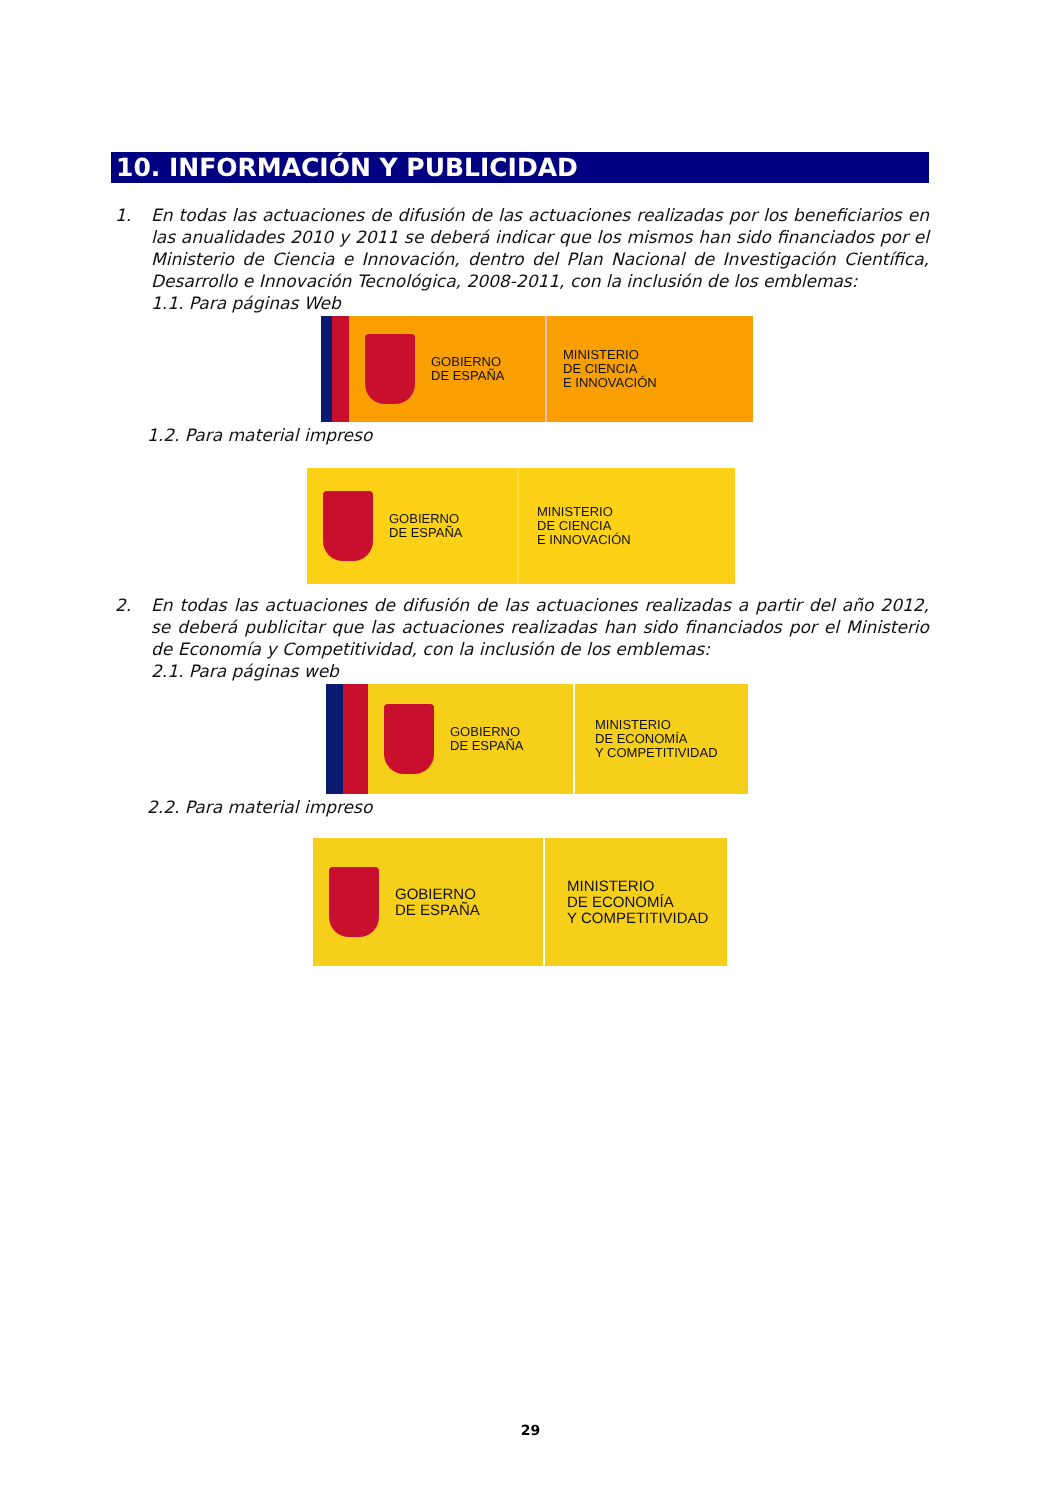10. INFORMACIÓN Y PUBLICIDAD
1. En todas las actuaciones de difusión de las actuaciones realizadas por los beneficiarios en las anualidades 2010 y 2011 se deberá indicar que los mismos han sido financiados por el Ministerio de Ciencia e Innovación, dentro del Plan Nacional de Investigación Científica, Desarrollo e Innovación Tecnológica, 2008-2011, con la inclusión de los emblemas:
1.1. Para páginas Web
GOBIERNO
DE ESPAÑA
MINISTERIO
DE CIENCIA
E INNOVACIÓN
1.2. Para material impreso
GOBIERNO
DE ESPAÑA
MINISTERIO
DE CIENCIA
E INNOVACIÓN
2. En todas las actuaciones de difusión de las actuaciones realizadas a partir del año 2012, se deberá publicitar que las actuaciones realizadas han sido financiados por el Ministerio de Economía y Competitividad, con la inclusión de los emblemas:
2.1. Para páginas web
GOBIERNO
DE ESPAÑA
MINISTERIO
DE ECONOMÍA
Y COMPETITIVIDAD
2.2. Para material impreso
GOBIERNO
DE ESPAÑA
MINISTERIO
DE ECONOMÍA
Y COMPETITIVIDAD
29